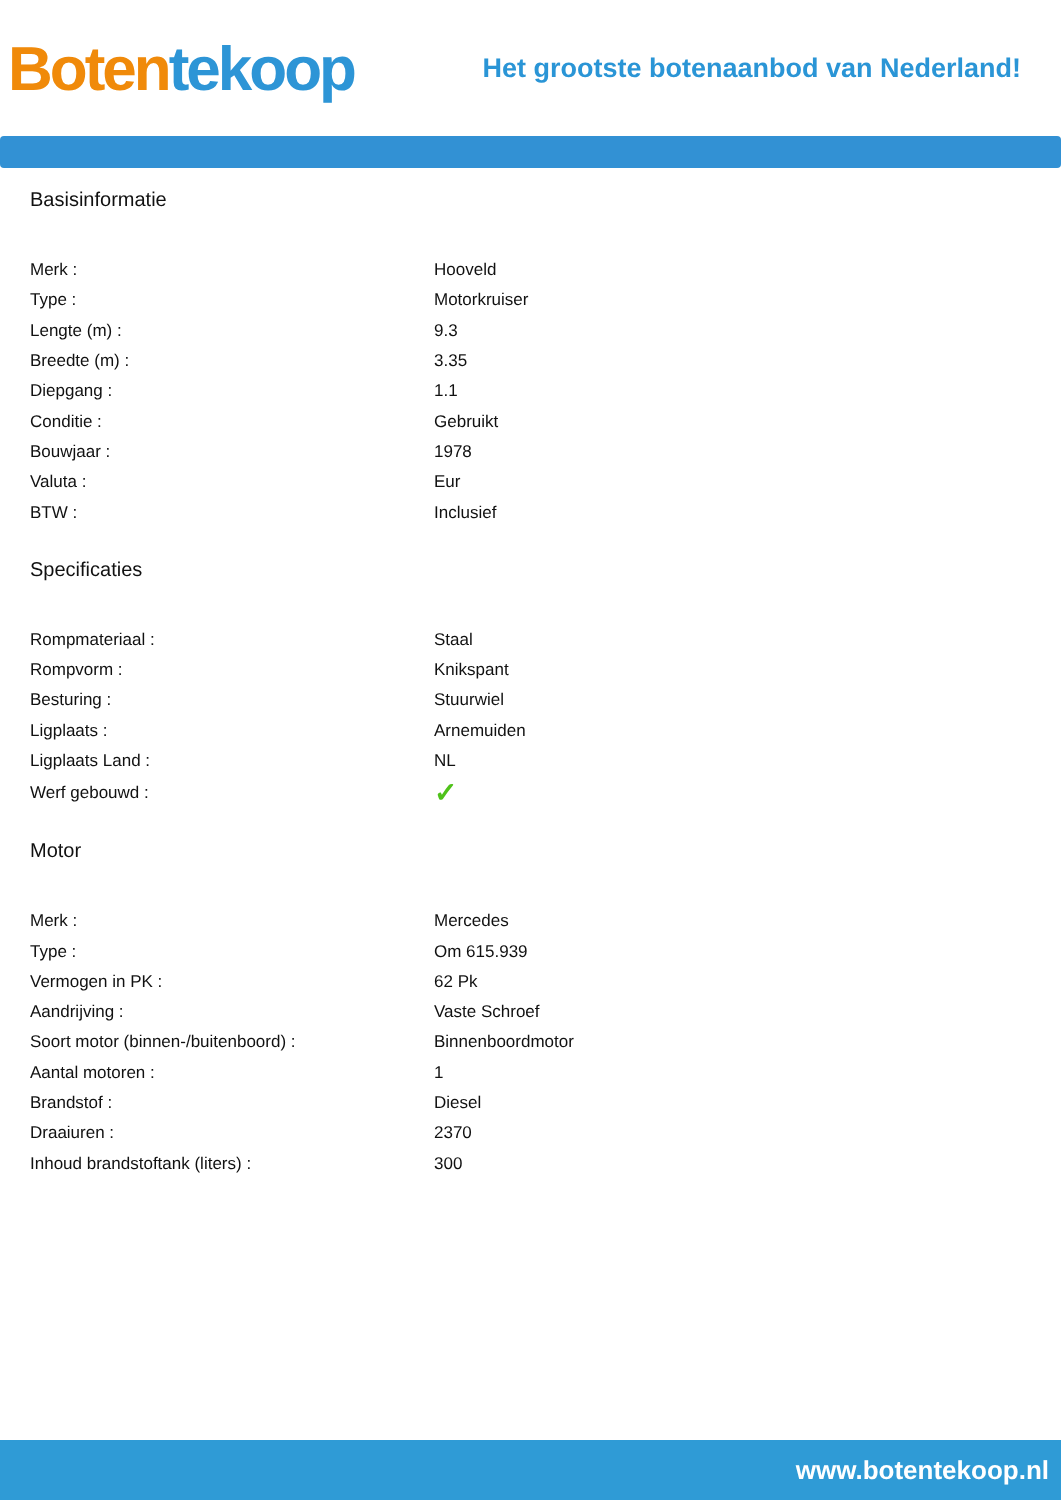Boten tekoop
Het grootste botenaanbod van Nederland!
Basisinformatie
| Merk : | Hooveld |
| Type : | Motorkruiser |
| Lengte (m) : | 9.3 |
| Breedte (m) : | 3.35 |
| Diepgang : | 1.1 |
| Conditie : | Gebruikt |
| Bouwjaar : | 1978 |
| Valuta : | Eur |
| BTW : | Inclusief |
Specificaties
| Rompmateriaal : | Staal |
| Rompvorm : | Knikspant |
| Besturing : | Stuurwiel |
| Ligplaats : | Arnemuiden |
| Ligplaats Land : | NL |
| Werf gebouwd : | ✓ |
Motor
| Merk : | Mercedes |
| Type : | Om 615.939 |
| Vermogen in PK : | 62 Pk |
| Aandrijving : | Vaste Schroef |
| Soort motor (binnen-/buitenboord) : | Binnenboordmotor |
| Aantal motoren : | 1 |
| Brandstof : | Diesel |
| Draaiuren : | 2370 |
| Inhoud brandstoftank (liters) : | 300 |
www.botentekoop.nl